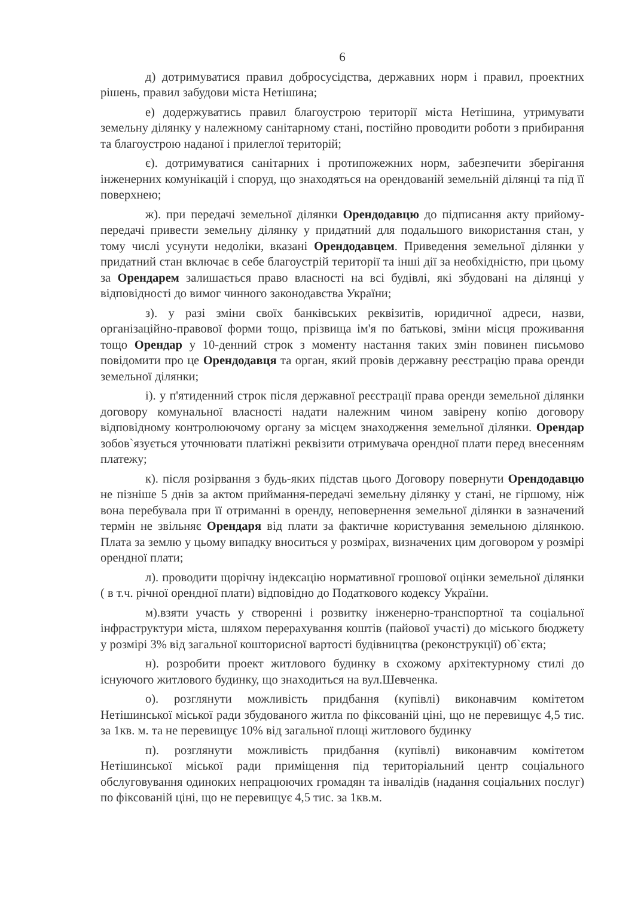6
д) дотримуватися правил добросусідства, державних норм і правил, проектних рішень, правил забудови міста Нетішина;
е) додержуватись правил благоустрою території міста Нетішина, утримувати земельну ділянку у належному санітарному стані, постійно проводити роботи з прибирання та благоустрою наданої і прилеглої територій;
є). дотримуватися санітарних і протипожежних норм, забезпечити зберігання інженерних комунікацій і споруд, що знаходяться на орендованій земельній ділянці та під її поверхнею;
ж). при передачі земельної ділянки Орендодавцю до підписання акту прийому-передачі привести земельну ділянку у придатний для подальшого використання стан, у тому числі усунути недоліки, вказані Орендодавцем. Приведення земельної ділянки у придатний стан включає в себе благоустрій території та інші дії за необхідністю, при цьому за Орендарем залишається право власності на всі будівлі, які збудовані на ділянці у відповідності до вимог чинного законодавства України;
з). у разі зміни своїх банківських реквізитів, юридичної адреси, назви, організаційно-правової форми тощо, прізвища ім'я по батькові, зміни місця проживання тощо Орендар у 10-денний строк з моменту настання таких змін повинен письмово повідомити про це Орендодавця та орган, який провів державну реєстрацію права оренди земельної ділянки;
і). у п'ятиденний строк після державної реєстрації права оренди земельної ділянки договору комунальної власності надати належним чином завірену копію договору відповідному контролюючому органу за місцем знаходження земельної ділянки. Орендар зобов`язується уточнювати платіжні реквізити отримувача орендної плати перед внесенням платежу;
к). після розірвання з будь-яких підстав цього Договору повернути Орендодавцю не пізніше 5 днів за актом приймання-передачі земельну ділянку у стані, не гіршому, ніж вона перебувала при її отриманні в оренду, неповернення земельної ділянки в зазначений термін не звільняє Орендаря від плати за фактичне користування земельною ділянкою. Плата за землю у цьому випадку вноситься у розмірах, визначених цим договором у розмірі орендної плати;
л). проводити щорічну індексацію нормативної грошової оцінки земельної ділянки ( в т.ч. річної орендної плати) відповідно до Податкового кодексу України.
м).взяти участь у створенні і розвитку інженерно-транспортної та соціальної інфраструктури міста, шляхом перерахування коштів (пайової участі) до міського бюджету у розмірі 3% від загальної кошторисної вартості будівництва (реконструкції) об`єкта;
н). розробити проект житлового будинку в схожому архітектурному стилі до існуючого житлового будинку, що знаходиться на вул.Шевченка.
о). розглянути можливість придбання (купівлі) виконавчим комітетом Нетішинської міської ради збудованого житла по фіксованій ціні, що не перевищує 4,5 тис. за 1кв. м. та не перевищує 10% від загальної площі житлового будинку
п). розглянути можливість придбання (купівлі) виконавчим комітетом Нетішинської міської ради приміщення під територіальний центр соціального обслуговування одиноких непрацюючих громадян та інвалідів (надання соціальних послуг) по фіксованій ціні, що не перевищує 4,5 тис. за 1кв.м.